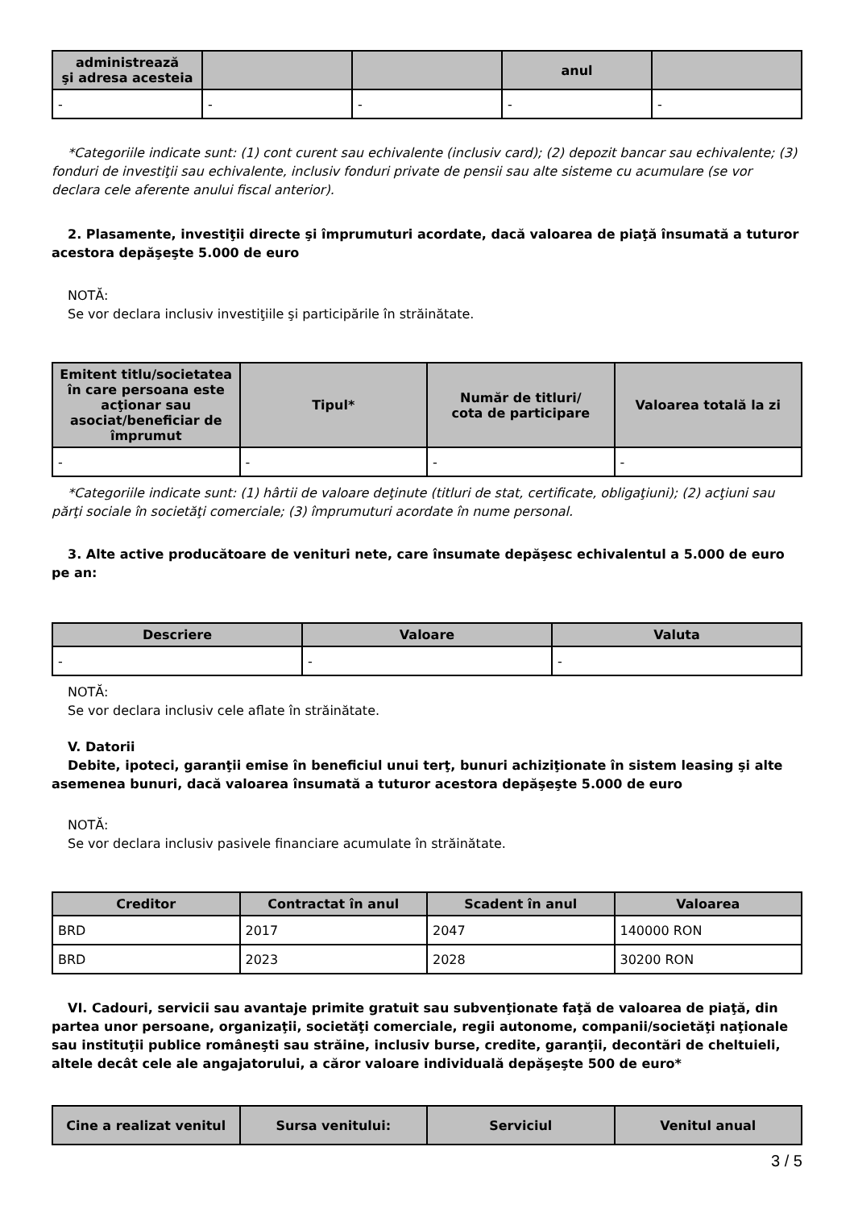| administrează şi adresa acesteia | | | anul | |
| --- | --- | --- | --- | --- |
| - | - | - | - | - |
*Categoriile indicate sunt: (1) cont curent sau echivalente (inclusiv card); (2) depozit bancar sau echivalente; (3) fonduri de investiţii sau echivalente, inclusiv fonduri private de pensii sau alte sisteme cu acumulare (se vor declara cele aferente anului fiscal anterior).
2. Plasamente, investiţii directe şi împrumuturi acordate, dacă valoarea de piaţă însumată a tuturor acestora depăşeşte 5.000 de euro
NOTĂ:
Se vor declara inclusiv investiţiile şi participările în străinătate.
| Emitent titlu/societatea în care persoana este acţionar sau asociat/beneficiar de împrumut | Tipul* | Număr de titluri/ cota de participare | Valoarea totală la zi |
| --- | --- | --- | --- |
| - | - | - | - |
*Categoriile indicate sunt: (1) hârtii de valoare deţinute (titluri de stat, certificate, obligaţiuni); (2) acţiuni sau părţi sociale în societăţi comerciale; (3) împrumuturi acordate în nume personal.
3. Alte active producătoare de venituri nete, care însumate depăşesc echivalentul a 5.000 de euro pe an:
| Descriere | Valoare | Valuta |
| --- | --- | --- |
| - | - | - |
NOTĂ:
Se vor declara inclusiv cele aflate în străinătate.
V. Datorii
Debite, ipoteci, garanţii emise în beneficiul unui terţ, bunuri achiziţionate în sistem leasing şi alte asemenea bunuri, dacă valoarea însumată a tuturor acestora depăşeşte 5.000 de euro
NOTĂ:
Se vor declara inclusiv pasivele financiare acumulate în străinătate.
| Creditor | Contractat în anul | Scadent în anul | Valoarea |
| --- | --- | --- | --- |
| BRD | 2017 | 2047 | 140000 RON |
| BRD | 2023 | 2028 | 30200 RON |
VI. Cadouri, servicii sau avantaje primite gratuit sau subvenţionate faţă de valoarea de piaţă, din partea unor persoane, organizaţii, societăţi comerciale, regii autonome, companii/societăţi naţionale sau instituţii publice româneşti sau străine, inclusiv burse, credite, garanţii, decontări de cheltuieli, altele decât cele ale angajatorului, a căror valoare individuală depăşeşte 500 de euro*
| Cine a realizat venitul | Sursa venitului: | Serviciul | Venitul anual |
| --- | --- | --- | --- |
3 / 5